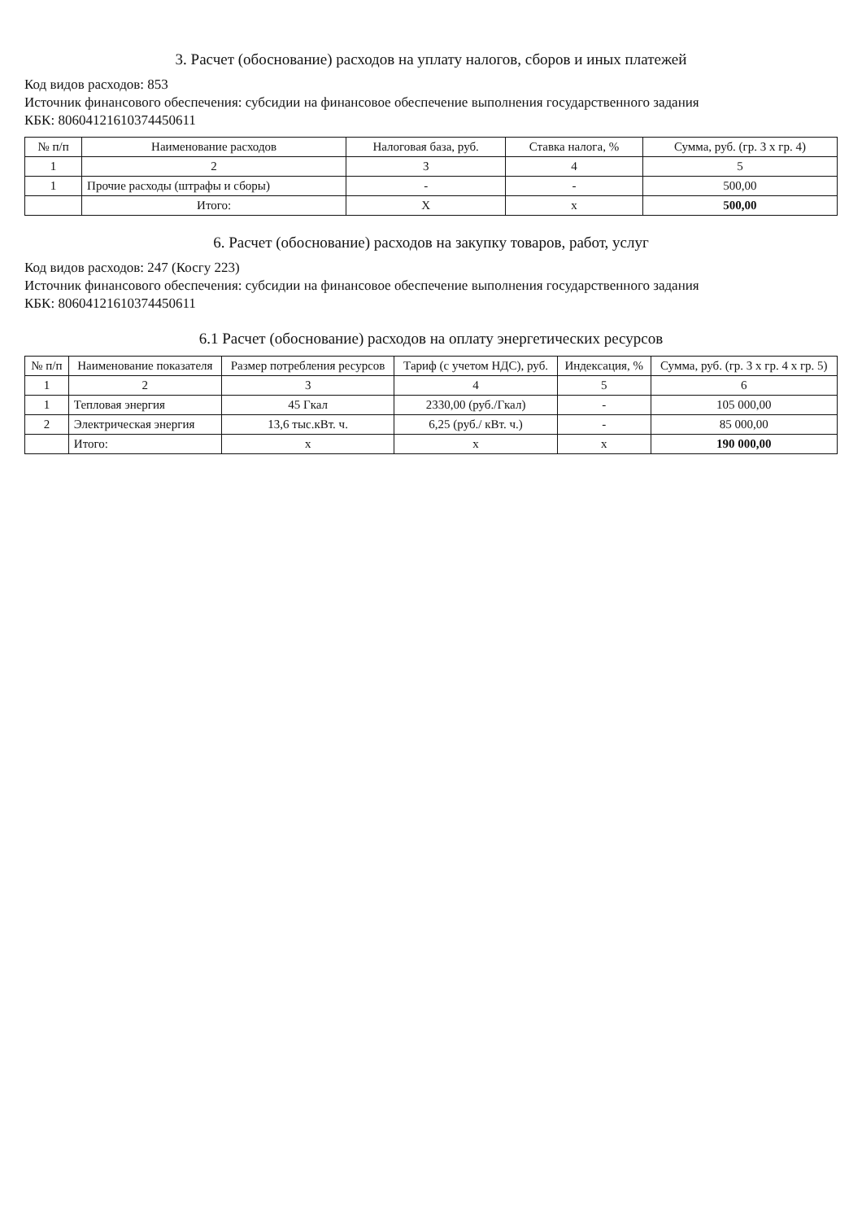3. Расчет (обоснование) расходов на уплату налогов, сборов и иных платежей
Код видов расходов: 853
Источник финансового обеспечения: субсидии на финансовое обеспечение выполнения государственного задания
КБК: 80604121610374450611
| № п/п | Наименование расходов | Налоговая база, руб. | Ставка налога, % | Сумма, руб. (гр. 3 х гр. 4) |
| --- | --- | --- | --- | --- |
| 1 | 2 | 3 | 4 | 5 |
| 1 | Прочие расходы (штрафы и сборы) | - | - | 500,00 |
| | Итого: | Х | х | 500,00 |
6. Расчет (обоснование) расходов на закупку товаров, работ, услуг
Код видов расходов: 247 (Косгу 223)
Источник финансового обеспечения: субсидии на финансовое обеспечение выполнения государственного задания
КБК: 80604121610374450611
6.1 Расчет (обоснование) расходов на оплату энергетических ресурсов
| № п/п | Наименование показателя | Размер потребления ресурсов | Тариф (с учетом НДС), руб. | Индексация, % | Сумма, руб. (гр. 3 х гр. 4 х гр. 5) |
| --- | --- | --- | --- | --- | --- |
| 1 | 2 | 3 | 4 | 5 | 6 |
| 1 | Тепловая энергия | 45 Гкал | 2330,00 (руб./Гкал) | - | 105 000,00 |
| 2 | Электрическая энергия | 13,6 тыс.кВт. ч. | 6,25 (руб./ кВт. ч.) | - | 85 000,00 |
| | Итого: | х | х | х | 190 000,00 |